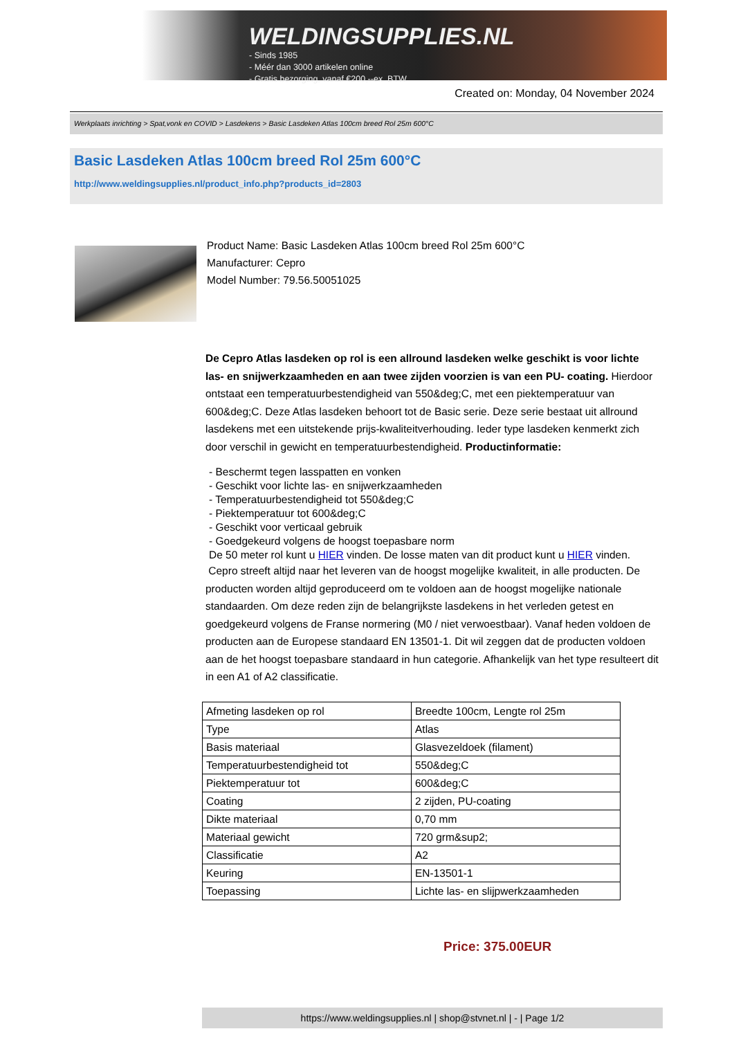WELDINGSUPPLIES.NL
- Sinds 1985
- Méér dan 3000 artikelen online
- Gratis bezorging, vanaf €200,--ex. BTW
Created on: Monday, 04 November 2024
Werkplaats inrichting > Spat,vonk en COVID > Lasdekens > Basic Lasdeken Atlas 100cm breed Rol 25m 600°C
Basic Lasdeken Atlas 100cm breed Rol 25m 600°C
http://www.weldingsupplies.nl/product_info.php?products_id=2803
Product Name: Basic Lasdeken Atlas 100cm breed Rol 25m 600°C
Manufacturer: Cepro
Model Number: 79.56.50051025
De Cepro Atlas lasdeken op rol is een allround lasdeken welke geschikt is voor lichte las- en snijwerkzaamheden en aan twee zijden voorzien is van een PU- coating. Hierdoor ontstaat een temperatuurbestendigheid van 550&deg;C, met een piektemperatuur van 600&deg;C. Deze Atlas lasdeken behoort tot de Basic serie. Deze serie bestaat uit allround lasdekens met een uitstekende prijs-kwaliteitverhouding. Ieder type lasdeken kenmerkt zich door verschil in gewicht en temperatuurbestendigheid. Productinformatie:
- Beschermt tegen lasspatten en vonken
- Geschikt voor lichte las- en snijwerkzaamheden
- Temperatuurbestendigheid tot 550&deg;C
- Piektemperatuur tot 600&deg;C
- Geschikt voor verticaal gebruik
- Goedgekeurd volgens de hoogst toepasbare norm
De 50 meter rol kunt u HIER vinden. De losse maten van dit product kunt u HIER vinden.
Cepro streeft altijd naar het leveren van de hoogst mogelijke kwaliteit, in alle producten. De producten worden altijd geproduceerd om te voldoen aan de hoogst mogelijke nationale standaarden. Om deze reden zijn de belangrijkste lasdekens in het verleden getest en goedgekeurd volgens de Franse normering (M0 / niet verwoestbaar). Vanaf heden voldoen de producten aan de Europese standaard EN 13501-1. Dit wil zeggen dat de producten voldoen aan de het hoogst toepasbare standaard in hun categorie. Afhankelijk van het type resulteert dit in een A1 of A2 classificatie.
| Afmeting lasdeken op rol | Breedte 100cm, Lengte rol 25m |
| Type | Atlas |
| Basis materiaal | Glasvezeldoek (filament) |
| Temperatuurbestendigheid tot | 550&deg;C |
| Piektemperatuur tot | 600&deg;C |
| Coating | 2 zijden, PU-coating |
| Dikte materiaal | 0,70 mm |
| Materiaal gewicht | 720 grm&sup2; |
| Classificatie | A2 |
| Keuring | EN-13501-1 |
| Toepassing | Lichte las- en slijpwerkzaamheden |
Price: 375.00EUR
https://www.weldingsupplies.nl | shop@stvnet.nl | - | Page 1/2